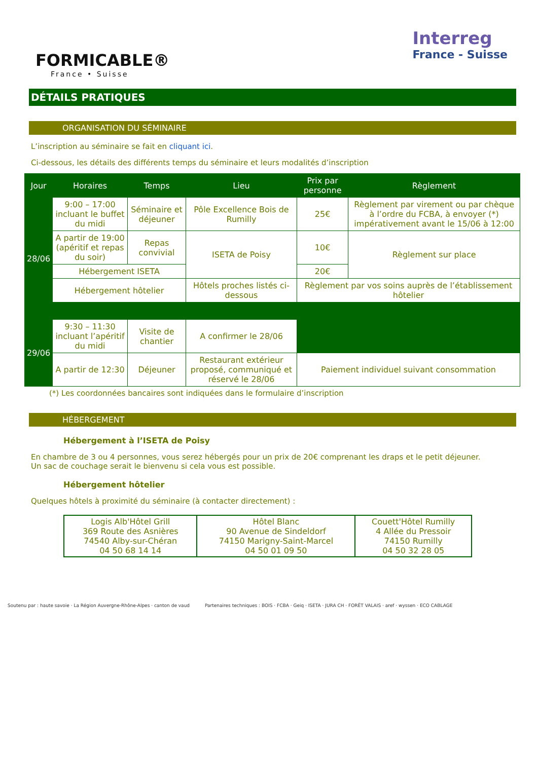FORMICABLE®
France • Suisse
Interreg
France - Suisse
DÉTAILS PRATIQUES
ORGANISATION DU SÉMINAIRE
L’inscription au séminaire se fait en cliquant ici.
Ci-dessous, les détails des différents temps du séminaire et leurs modalités d’inscription
| Jour | Horaires | Temps | Lieu | Prix par personne | Règlement |
| --- | --- | --- | --- | --- | --- |
| 28/06 | 9:00 – 17:00 incluant le buffet du midi | Séminaire et déjeuner | Pôle Excellence Bois de Rumilly | 25€ | Règlement par virement ou par chèque à l’ordre du FCBA, à envoyer (*) impérativement avant le 15/06 à 12:00 |
| | A partir de 19:00 (apéritif et repas du soir) | Repas convivial | ISETA de Poisy | 10€ | Règlement sur place |
| | Hébergement ISETA | | | 20€ | |
| | Hébergement hôtelier | | Hôtels proches listés ci-dessous | Règlement par vos soins auprès de l’établissement hôtelier | |
| 29/06 | 9:30 – 11:30 incluant l’apéritif du midi | Visite de chantier | A confirmer le 28/06 | | |
| | A partir de 12:30 | Déjeuner | Restaurant extérieur proposé, communiqué et réservé le 28/06 | Paiement individuel suivant consommation | |
(*) Les coordonnées bancaires sont indiquées dans le formulaire d’inscription
HÉBERGEMENT
Hébergement à l’ISETA de Poisy
En chambre de 3 ou 4 personnes, vous serez hébergés pour un prix de 20€ comprenant les draps et le petit déjeuner.
Un sac de couchage serait le bienvenu si cela vous est possible.
Hébergement hôtelier
Quelques hôtels à proximité du séminaire (à contacter directement) :
| Logis Alb'Hôtel Grill 369 Route des Asnières 74540 Alby-sur-Chéran 04 50 68 14 14 | Hôtel Blanc 90 Avenue de Sindeldorf 74150 Marigny-Saint-Marcel 04 50 01 09 50 | Couett'Hôtel Rumilly 4 Allée du Pressoir 74150 Rumilly 04 50 32 28 05 |
Soutenu par : haute savoie · La Région Auvergne-Rhône-Alpes · canton de vaud Partenaires techniques : BOIS · FCBA · Geiq · ISETA · JURA CH · FORÊT VALAIS · aref · wyssen · ECO CABLAGE